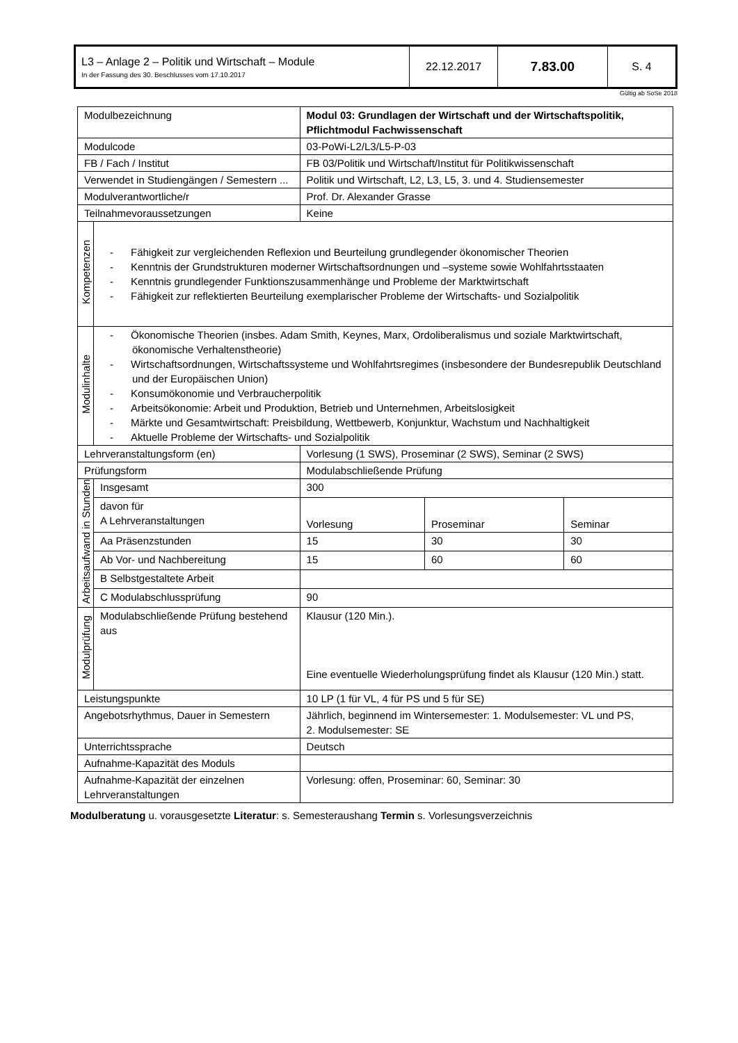| L3 – Anlage 2 – Politik und Wirtschaft – Module In der Fassung des 30. Beschlusses vom 17.10.2017 | 22.12.2017 | 7.83.00 | S. 4 |
Gültig ab SoSe 2018
| Modulbezeichnung | | Modul 03: Grundlagen der Wirtschaft und der Wirtschaftspolitik, Pflichtmodul Fachwissenschaft | | |
| Modulcode | | 03-PoWi-L2/L3/L5-P-03 | | |
| FB / Fach / Institut | | FB 03/Politik und Wirtschaft/Institut für Politikwissenschaft | | |
| Verwendet in Studiengängen / Semestern ... | | Politik und Wirtschaft, L2, L3, L5, 3. und 4. Studiensemester | | |
| Modulverantwortliche/r | | Prof. Dr. Alexander Grasse | | |
| Teilnahmevoraussetzungen | | Keine | | |
| Kompetenzen | - Fähigkeit zur vergleichenden Reflexion und Beurteilung grundlegender ökonomischer Theorien - Kenntnis der Grundstrukturen moderner Wirtschaftsordnungen und –systeme sowie Wohlfahrtsstaaten - Kenntnis grundlegender Funktionszusammenhänge und Probleme der Marktwirtschaft - Fähigkeit zur reflektierten Beurteilung exemplarischer Probleme der Wirtschafts- und Sozialpolitik | | | |
| Modulinhalte | - Ökonomische Theorien (insbes. Adam Smith, Keynes, Marx, Ordoliberalismus und soziale Marktwirtschaft, ökonomische Verhaltenstheorie) - Wirtschaftsordnungen, Wirtschaftssysteme und Wohlfahrtsregimes (insbesondere der Bundesrepublik Deutschland und der Europäischen Union) - Konsumökonomie und Verbraucherpolitik - Arbeitsökonomie: Arbeit und Produktion, Betrieb und Unternehmen, Arbeitslosigkeit - Märkte und Gesamtwirtschaft: Preisbildung, Wettbewerb, Konjunktur, Wachstum und Nachhaltigkeit - Aktuelle Probleme der Wirtschafts- und Sozialpolitik | | | |
| Lehrveranstaltungsform (en) | | Vorlesung (1 SWS), Proseminar (2 SWS), Seminar (2 SWS) | | |
| Prüfungsform | | Modulabschließende Prüfung | | |
| Arbeitsaufwand in Stunden | Insgesamt | 300 | | |
| | davon für A Lehrveranstaltungen | Vorlesung | Proseminar | Seminar |
| | Aa Präsenzstunden | 15 | 30 | 30 |
| | Ab Vor- und Nachbereitung | 15 | 60 | 60 |
| | B Selbstgestaltete Arbeit | | | |
| | C Modulabschlussprüfung | 90 | | |
| Modulprüfung | Modulabschließende Prüfung bestehend aus | Klausur (120 Min.). Eine eventuelle Wiederholungsprüfung findet als Klausur (120 Min.) statt. | | |
| Leistungspunkte | | 10 LP (1 für VL, 4 für PS und 5 für SE) | | |
| Angebotsrhythmus, Dauer in Semestern | | Jährlich, beginnend im Wintersemester: 1. Modulsemester: VL und PS, 2. Modulsemester: SE | | |
| Unterrichtssprache | | Deutsch | | |
| Aufnahme-Kapazität des Moduls | | | | |
| Aufnahme-Kapazität der einzelnen Lehrveranstaltungen | | Vorlesung: offen, Proseminar: 60, Seminar: 30 | | |
Modulberatung u. vorausgesetzte Literatur: s. Semesteraushang Termin s. Vorlesungsverzeichnis